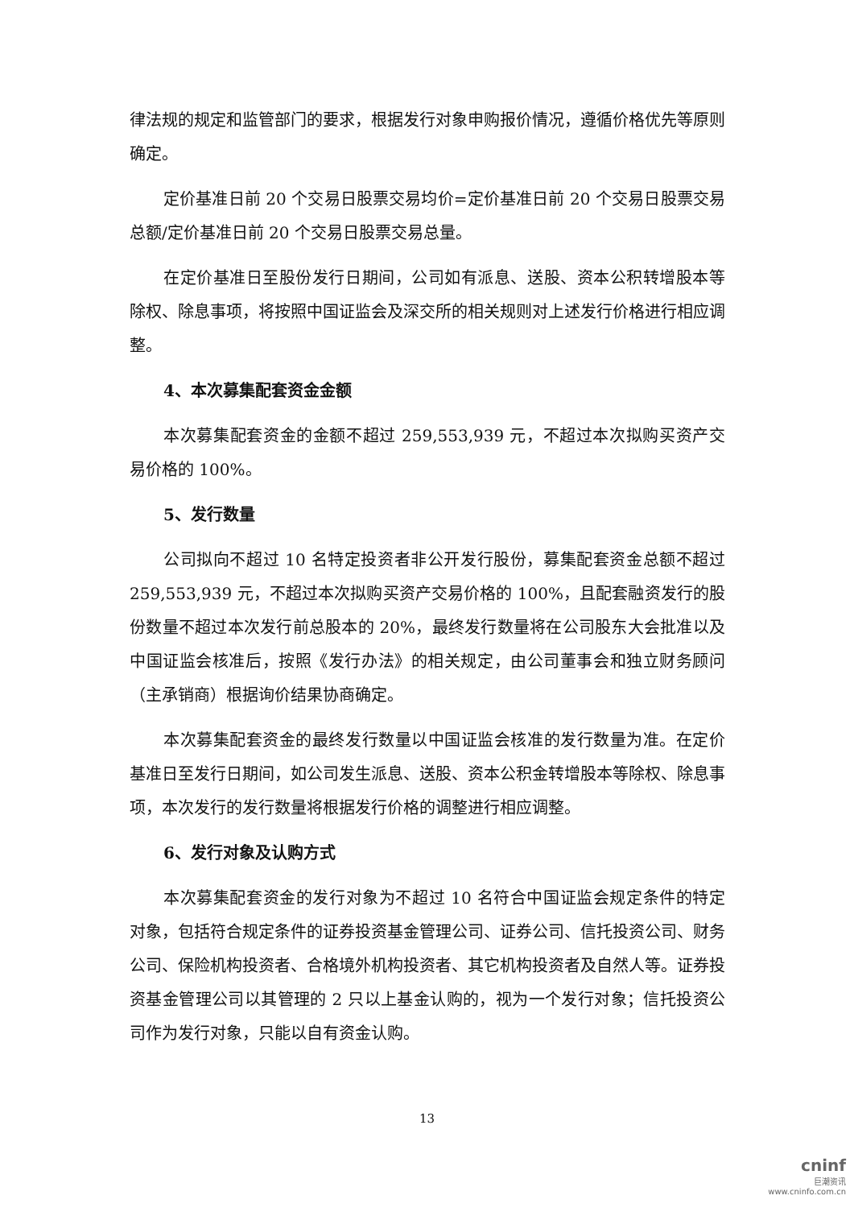律法规的规定和监管部门的要求，根据发行对象申购报价情况，遵循价格优先等原则确定。
定价基准日前 20 个交易日股票交易均价=定价基准日前 20 个交易日股票交易总额/定价基准日前 20 个交易日股票交易总量。
在定价基准日至股份发行日期间，公司如有派息、送股、资本公积转增股本等除权、除息事项，将按照中国证监会及深交所的相关规则对上述发行价格进行相应调整。
4、本次募集配套资金金额
本次募集配套资金的金额不超过 259,553,939 元，不超过本次拟购买资产交易价格的 100%。
5、发行数量
公司拟向不超过 10 名特定投资者非公开发行股份，募集配套资金总额不超过 259,553,939 元，不超过本次拟购买资产交易价格的 100%，且配套融资发行的股份数量不超过本次发行前总股本的 20%，最终发行数量将在公司股东大会批准以及中国证监会核准后，按照《发行办法》的相关规定，由公司董事会和独立财务顾问（主承销商）根据询价结果协商确定。
本次募集配套资金的最终发行数量以中国证监会核准的发行数量为准。在定价基准日至发行日期间，如公司发生派息、送股、资本公积金转增股本等除权、除息事项，本次发行的发行数量将根据发行价格的调整进行相应调整。
6、发行对象及认购方式
本次募集配套资金的发行对象为不超过 10 名符合中国证监会规定条件的特定对象，包括符合规定条件的证券投资基金管理公司、证券公司、信托投资公司、财务公司、保险机构投资者、合格境外机构投资者、其它机构投资者及自然人等。证券投资基金管理公司以其管理的 2 只以上基金认购的，视为一个发行对象；信托投资公司作为发行对象，只能以自有资金认购。
13
cninf
巨潮资讯
www.cninfo.com.cn